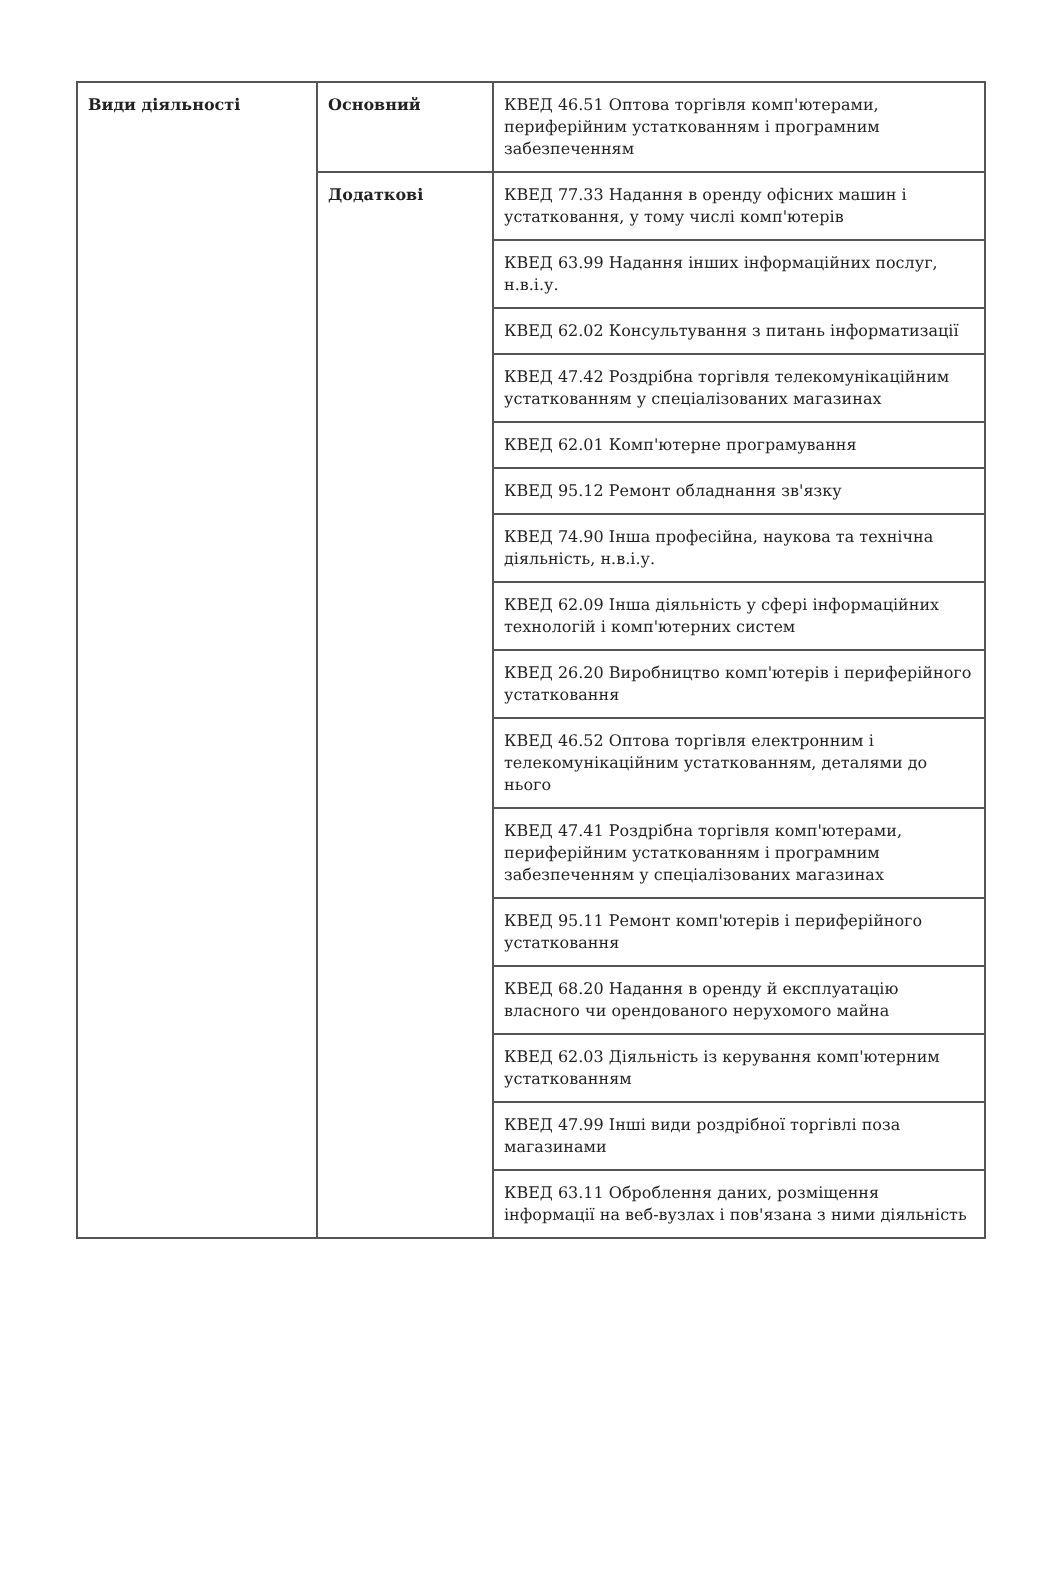| Види діяльності | Основний | КВЕД 46.51 Оптова торгівля комп'ютерами, периферійним устаткованням і програмним забезпеченням |
| | Додаткові | КВЕД 77.33 Надання в оренду офісних машин і устатковання, у тому числі комп'ютерів |
| | | КВЕД 63.99 Надання інших інформаційних послуг, н.в.і.у. |
| | | КВЕД 62.02 Консультування з питань інформатизації |
| | | КВЕД 47.42 Роздрібна торгівля телекомунікаційним устаткованням у спеціалізованих магазинах |
| | | КВЕД 62.01 Комп'ютерне програмування |
| | | КВЕД 95.12 Ремонт обладнання зв'язку |
| | | КВЕД 74.90 Інша професійна, наукова та технічна діяльність, н.в.і.у. |
| | | КВЕД 62.09 Інша діяльність у сфері інформаційних технологій і комп'ютерних систем |
| | | КВЕД 26.20 Виробництво комп'ютерів і периферійного устатковання |
| | | КВЕД 46.52 Оптова торгівля електронним і телекомунікаційним устаткованням, деталями до нього |
| | | КВЕД 47.41 Роздрібна торгівля комп'ютерами, периферійним устаткованням і програмним забезпеченням у спеціалізованих магазинах |
| | | КВЕД 95.11 Ремонт комп'ютерів і периферійного устатковання |
| | | КВЕД 68.20 Надання в оренду й експлуатацію власного чи орендованого нерухомого майна |
| | | КВЕД 62.03 Діяльність із керування комп'ютерним устаткованням |
| | | КВЕД 47.99 Інші види роздрібної торгівлі поза магазинами |
| | | КВЕД 63.11 Оброблення даних, розміщення інформації на веб-вузлах і пов'язана з ними діяльність |